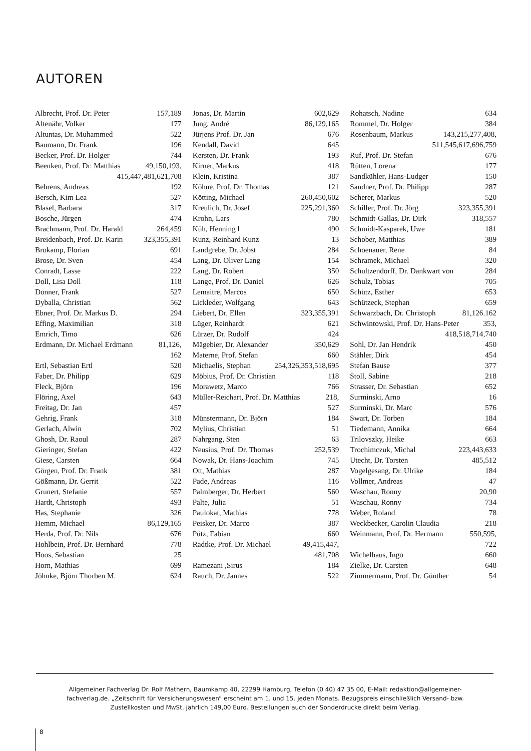AUTOREN
Albrecht, Prof. Dr. Peter 157,189
Altenähr, Volker 177
Altuntas, Dr. Muhammed 522
Baumann, Dr. Frank 196
Becker, Prof. Dr. Holger 744
Beenken, Prof. Dr. Matthias 49,150,193,
415,447,481,621,708
Behrens, Andreas 192
Bersch, Kim Lea 527
Blasel, Barbara 317
Bosche, Jürgen 474
Brachmann, Prof. Dr. Harald 264,459
Breidenbach, Prof. Dr. Karin 323,355,391
Brokamp, Florian 691
Brose, Dr. Sven 454
Conradt, Lasse 222
Doll, Lisa Doll 118
Donner, Frank 527
Dyballa, Christian 562
Ebner, Prof. Dr. Markus D. 294
Effing, Maximilian 318
Emrich, Timo 626
Erdmann, Dr. Michael Erdmann 81,126,
162
Ertl, Sebastian Ertl 520
Faber, Dr. Philipp 629
Fleck, Björn 196
Flöring, Axel 643
Freitag, Dr. Jan 457
Gehrig, Frank 318
Gerlach, Alwin 702
Ghosh, Dr. Raoul 287
Gieringer, Stefan 422
Giese, Carsten 664
Görgen, Prof. Dr. Frank 381
Gößmann, Dr. Gerrit 522
Grunert, Stefanie 557
Hardt, Christoph 493
Has, Stephanie 326
Hemm, Michael 86,129,165
Herda, Prof. Dr. Nils 676
Hohlbein, Prof. Dr. Bernhard 778
Hoos, Sebastian 25
Horn, Mathias 699
Jöhnke, Björn Thorben M. 624
Jonas, Dr. Martin 602,629
Jung, André 86,129,165
Jürjens Prof. Dr. Jan 676
Kendall, David 645
Kersten, Dr. Frank 193
Kirner, Markus 418
Klein, Kristina 387
Köhne, Prof. Dr. Thomas 121
Kötting, Michael 260,450,602
Kreulich, Dr. Josef 225,291,360
Krohn, Lars 780
Küh, Henning l 490
Kunz, Reinhard Kunz 13
Landgrebe, Dr. Jobst 284
Lang, Dr. Oliver Lang 154
Lang, Dr. Robert 350
Lange, Prof. Dr. Daniel 626
Lemaitre, Marcos 650
Lickleder, Wolfgang 643
Liebert, Dr. Ellen 323,355,391
Lüger, Reinhardt 621
Lürzer, Dr. Rudolf 424
Mägebier, Dr. Alexander 350,629
Materne, Prof. Stefan 660
Michaelis, Stephan 254,326,353,518,695
Möbius, Prof. Dr. Christian 118
Morawetz, Marco 766
Müller-Reichart, Prof. Dr. Matthias 218,
527
Münstermann, Dr. Björn 184
Mylius, Christian 51
Nahrgang, Sten 63
Neusius, Prof. Dr. Thomas 252,539
Nowak, Dr. Hans-Joachim 745
Ott, Mathias 287
Pade, Andreas 116
Palmberger, Dr. Herbert 560
Palte, Julia 51
Paulokat, Mathias 778
Peisker, Dr. Marco 387
Pütz, Fabian 660
Radtke, Prof. Dr. Michael 49,415,447,
481,708
Ramezani ,Sirus 184
Rauch, Dr. Jannes 522
Rohatsch, Nadine 634
Rommel, Dr. Holger 384
Rosenbaum, Markus 143,215,277,408,
511,545,617,696,759
Ruf, Prof. Dr. Stefan 676
Rütten, Lorena 177
Sandkühler, Hans-Ludger 150
Sandner, Prof. Dr. Philipp 287
Scherer, Markus 520
Schiller, Prof. Dr. Jörg 323,355,391
Schmidt-Gallas, Dr. Dirk 318,557
Schmidt-Kasparek, Uwe 181
Schober, Matthias 389
Schoenauer, Rene 84
Schramek, Michael 320
Schultzendorff, Dr. Dankwart von 284
Schulz, Tobias 705
Schütz, Esther 653
Schützeck, Stephan 659
Schwarzbach, Dr. Christoph 81,126.162
Schwintowski, Prof. Dr. Hans-Peter 353,
418,518,714,740
Sohl, Dr. Jan Hendrik 450
Stähler, Dirk 454
Stefan Bause 377
Stoll, Sabine 218
Strasser, Dr. Sebastian 652
Surminski, Arno 16
Surminski, Dr. Marc 576
Swart, Dr. Torben 184
Tiedemann, Annika 664
Trilovszky, Heike 663
Trochimczuk, Michal 223,443,633
Utecht, Dr. Torsten 485,512
Vogelgesang, Dr. Ulrike 184
Vollmer, Andreas 47
Waschau, Ronny 20,90
Waschau, Ronny 734
Weber, Roland 78
Weckbecker, Carolin Claudia 218
Weinmann, Prof. Dr. Hermann 550,595,
722
Wichelhaus, Ingo 660
Zielke, Dr. Carsten 648
Zimmermann, Prof. Dr. Günther 54
Allgemeiner Fachverlag Dr. Rolf Mathern, Baumkamp 40, 22299 Hamburg, Telefon (0 40) 47 35 00, E-Mail: redaktion@allgemeiner-fachverlag.de. „Zeitschrift für Versicherungswesen“ erscheint am 1. und 15. jeden Monats. Bezugspreis einschließlich Versand- bzw. Zustellkosten und MwSt. jährlich 149,00 Euro. Bestellungen auch der Sonderdrucke direkt beim Verlag.
8